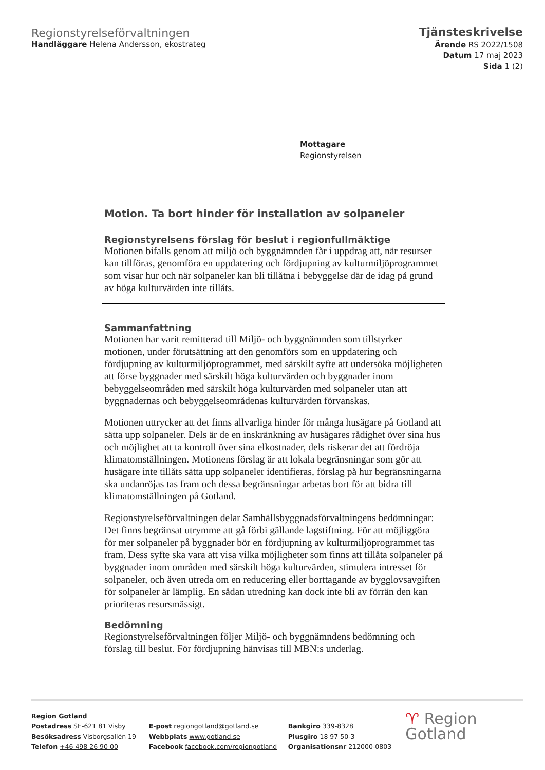Regionstyrelseförvaltningen
Handläggare Helena Andersson, ekostrateg
Tjänsteskrivelse
Ärende RS 2022/1508
Datum 17 maj 2023
Sida 1 (2)
Mottagare
Regionstyrelsen
Motion. Ta bort hinder för installation av solpaneler
Regionstyrelsens förslag för beslut i regionfullmäktige
Motionen bifalls genom att miljö och byggnämnden får i uppdrag att, när resurser kan tillföras, genomföra en uppdatering och fördjupning av kulturmiljöprogrammet som visar hur och när solpaneler kan bli tillåtna i bebyggelse där de idag på grund av höga kulturvärden inte tillåts.
Sammanfattning
Motionen har varit remitterad till Miljö- och byggnämnden som tillstyrker motionen, under förutsättning att den genomförs som en uppdatering och fördjupning av kulturmiljöprogrammet, med särskilt syfte att undersöka möjligheten att förse byggnader med särskilt höga kulturvärden och byggnader inom bebyggelseområden med särskilt höga kulturvärden med solpaneler utan att byggnadernas och bebyggelseområdenas kulturvärden förvanskas.
Motionen uttrycker att det finns allvarliga hinder för många husägare på Gotland att sätta upp solpaneler. Dels är de en inskränkning av husägares rådighet över sina hus och möjlighet att ta kontroll över sina elkostnader, dels riskerar det att fördröja klimatomställningen. Motionens förslag är att lokala begränsningar som gör att husägare inte tillåts sätta upp solpaneler identifieras, förslag på hur begränsningarna ska undanröjas tas fram och dessa begränsningar arbetas bort för att bidra till klimatomställningen på Gotland.
Regionstyrelseförvaltningen delar Samhällsbyggnadsförvaltningens bedömningar: Det finns begränsat utrymme att gå förbi gällande lagstiftning. För att möjliggöra för mer solpaneler på byggnader bör en fördjupning av kulturmiljöprogrammet tas fram. Dess syfte ska vara att visa vilka möjligheter som finns att tillåta solpaneler på byggnader inom områden med särskilt höga kulturvärden, stimulera intresset för solpaneler, och även utreda om en reducering eller borttagande av bygglovsavgiften för solpaneler är lämplig. En sådan utredning kan dock inte bli av förrän den kan prioriteras resursmässigt.
Bedömning
Regionstyrelseförvaltningen följer Miljö- och byggnämndens bedömning och förslag till beslut. För fördjupning hänvisas till MBN:s underlag.
Region Gotland
Postadress SE-621 81 Visby
Besöksadress Visborgsallén 19
Telefon +46 498 26 90 00
E-post regiongotland@gotland.se
Webbplats www.gotland.se
Facebook facebook.com/regiongotland
Bankgiro 339-8328
Plusgiro 18 97 50-3
Organisationsnr 212000-0803
♈ Region
Gotland